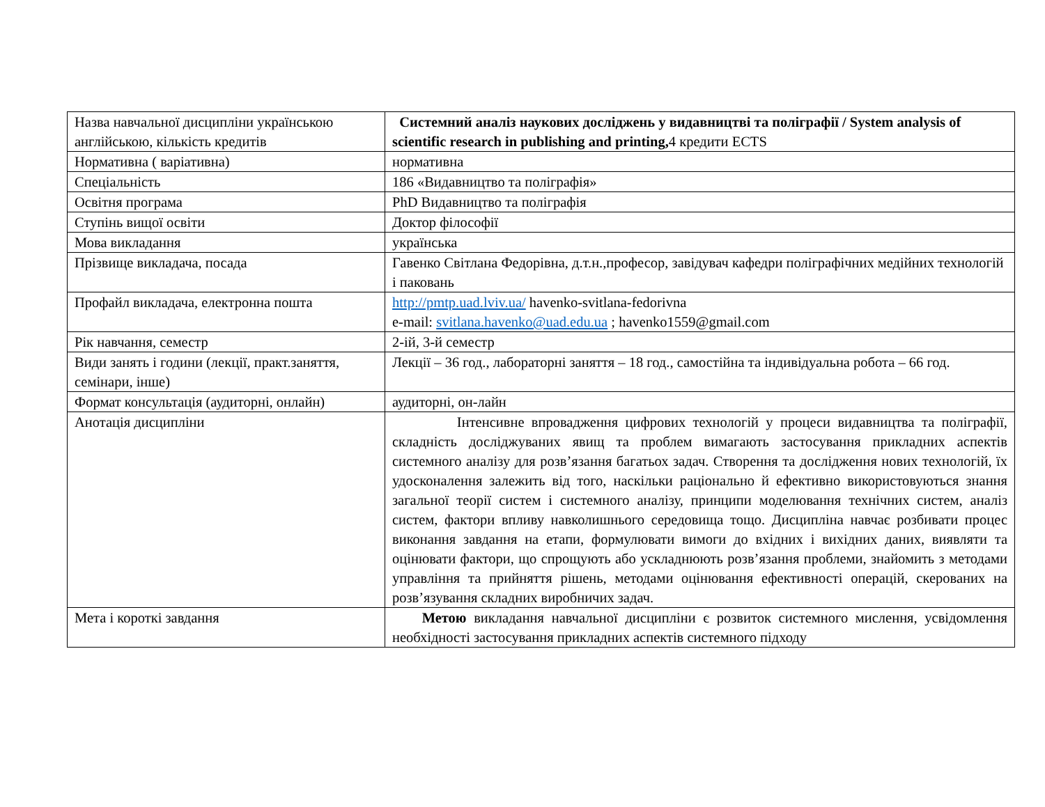| Назва навчальної дисципліни українською англійською, кількість кредитів | Системний аналіз наукових досліджень у видавництві та поліграфії / System analysis of scientific research in publishing and printing, 4 кредити ECTS |
| Нормативна ( варіативна) | нормативна |
| Спеціальність | 186 «Видавництво та поліграфія» |
| Освітня програма | PhD Видавництво та поліграфія |
| Ступінь вищої освіти | Доктор філософії |
| Мова викладання | українська |
| Прізвище викладача, посада | Гавенко Світлана Федорівна, д.т.н.,професор, завідувач кафедри поліграфічних медійних технологій і паковань |
| Профайл викладача, електронна пошта | http://pmtp.uad.lviv.ua/ havenko-svitlana-fedorivna e-mail: svitlana.havenko@uad.edu.ua ; havenko1559@gmail.com |
| Рік навчання, семестр | 2-ій, 3-й семестр |
| Види занять і години (лекції, практ.заняття, семінари, інше) | Лекції – 36 год., лабораторні заняття – 18 год., самостійна та індивідуальна робота – 66 год. |
| Формат консультація (аудиторні, онлайн) | аудиторні, он-лайн |
| Анотація дисципліни | Інтенсивне впровадження цифрових технологій у процеси видавництва та поліграфії, складність досліджуваних явищ та проблем вимагають застосування прикладних аспектів системного аналізу для розв’язання багатьох задач. Створення та дослідження нових технологій, їх удосконалення залежить від того, наскільки раціонально й ефективно використовуються знання загальної теорії систем і системного аналізу, принципи моделювання технічних систем, аналіз систем, фактори впливу навколишнього середовища тощо. Дисципліна навчає розбивати процес виконання завдання на етапи, формулювати вимоги до вхідних і вихідних даних, виявляти та оцінювати фактори, що спрощують або ускладнюють розв’язання проблеми, знайомить з методами управління та прийняття рішень, методами оцінювання ефективності операцій, скерованих на розв’язування складних виробничих задач. |
| Мета і короткі завдання | Метою викладання навчальної дисципліни є розвиток системного мислення, усвідомлення необхідності застосування прикладних аспектів системного підходу |